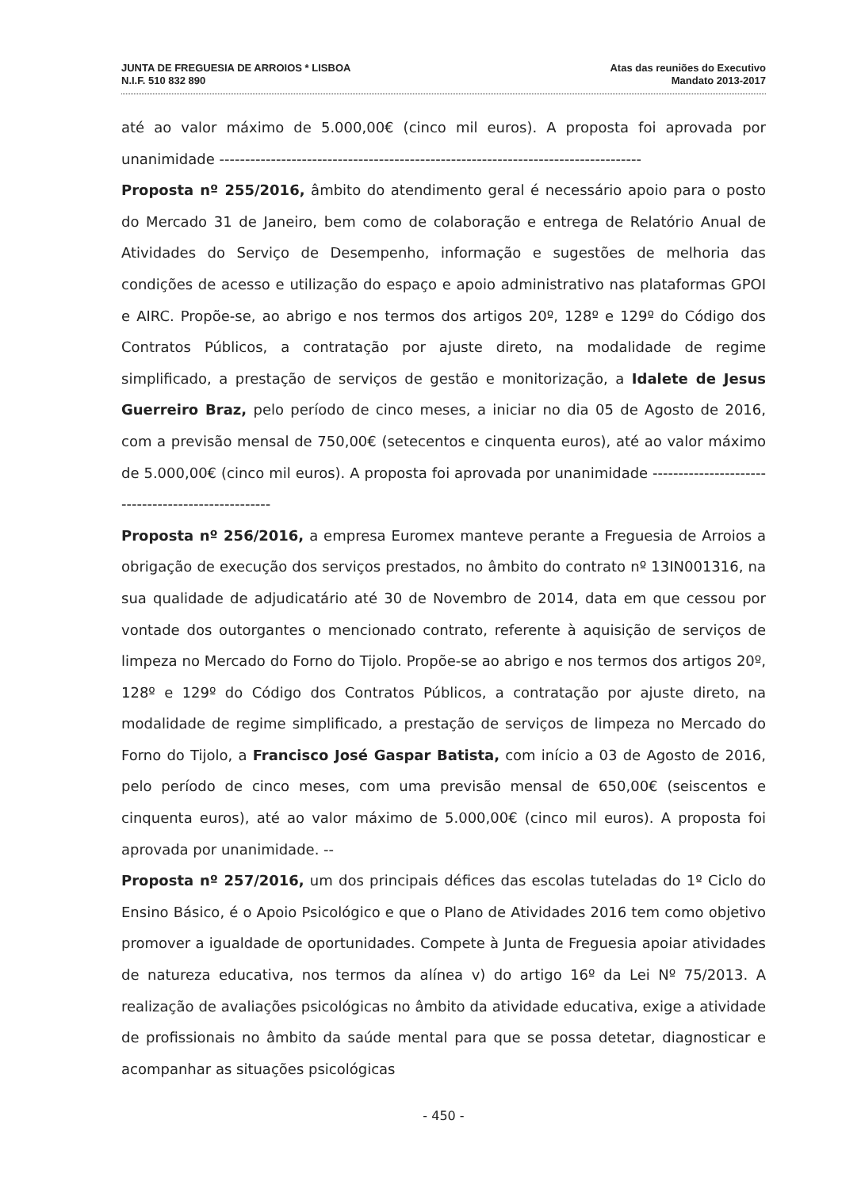JUNTA DE FREGUESIA DE ARROIOS * LISBOA
N.I.F. 510 832 890
Atas das reuniões do Executivo
Mandato 2013-2017
até ao valor máximo de 5.000,00€ (cinco mil euros). A proposta foi aprovada por unanimidade ----------------------------------------------------------------------------------
Proposta nº 255/2016, âmbito do atendimento geral é necessário apoio para o posto do Mercado 31 de Janeiro, bem como de colaboração e entrega de Relatório Anual de Atividades do Serviço de Desempenho, informação e sugestões de melhoria das condições de acesso e utilização do espaço e apoio administrativo nas plataformas GPOI e AIRC. Propõe-se, ao abrigo e nos termos dos artigos 20º, 128º e 129º do Código dos Contratos Públicos, a contratação por ajuste direto, na modalidade de regime simplificado, a prestação de serviços de gestão e monitorização, a Idalete de Jesus Guerreiro Braz, pelo período de cinco meses, a iniciar no dia 05 de Agosto de 2016, com a previsão mensal de 750,00€ (setecentos e cinquenta euros), até ao valor máximo de 5.000,00€ (cinco mil euros). A proposta foi aprovada por unanimidade ---------------------------------------------------
Proposta nº 256/2016, a empresa Euromex manteve perante a Freguesia de Arroios a obrigação de execução dos serviços prestados, no âmbito do contrato nº 13IN001316, na sua qualidade de adjudicatário até 30 de Novembro de 2014, data em que cessou por vontade dos outorgantes o mencionado contrato, referente à aquisição de serviços de limpeza no Mercado do Forno do Tijolo. Propõe-se ao abrigo e nos termos dos artigos 20º, 128º e 129º do Código dos Contratos Públicos, a contratação por ajuste direto, na modalidade de regime simplificado, a prestação de serviços de limpeza no Mercado do Forno do Tijolo, a Francisco José Gaspar Batista, com início a 03 de Agosto de 2016, pelo período de cinco meses, com uma previsão mensal de 650,00€ (seiscentos e cinquenta euros), até ao valor máximo de 5.000,00€ (cinco mil euros). A proposta foi aprovada por unanimidade. --
Proposta nº 257/2016, um dos principais défices das escolas tuteladas do 1º Ciclo do Ensino Básico, é o Apoio Psicológico e que o Plano de Atividades 2016 tem como objetivo promover a igualdade de oportunidades. Compete à Junta de Freguesia apoiar atividades de natureza educativa, nos termos da alínea v) do artigo 16º da Lei Nº 75/2013. A realização de avaliações psicológicas no âmbito da atividade educativa, exige a atividade de profissionais no âmbito da saúde mental para que se possa detetar, diagnosticar e acompanhar as situações psicológicas
- 450 -